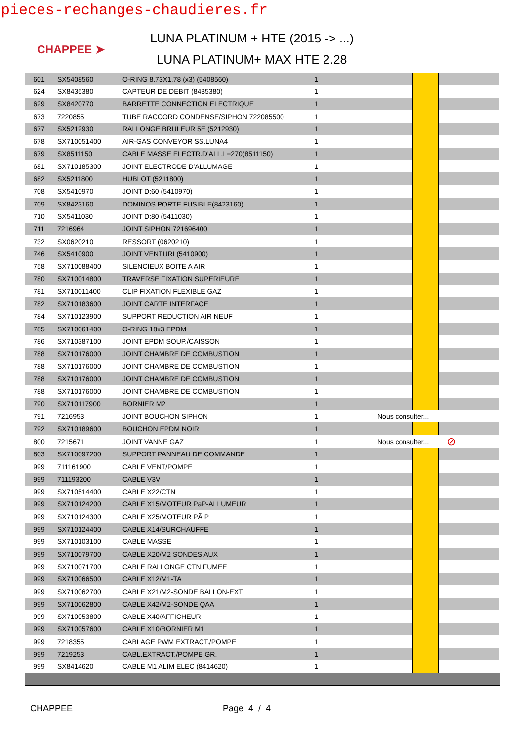pieces-rechanges-chaudieres.fr
CHAPPEE ➤
LUNA PLATINUM + HTE (2015 -> ...)
LUNA PLATINUM+ MAX HTE 2.28
| 601 | SX5408560 | O-RING 8,73X1,78 (x3) (5408560) | 1 | | | |
| 624 | SX8435380 | CAPTEUR DE DEBIT (8435380) | 1 | | | |
| 629 | SX8420770 | BARRETTE CONNECTION ELECTRIQUE | 1 | | | |
| 673 | 7220855 | TUBE RACCORD CONDENSE/SIPHON 722085500 | 1 | | | |
| 677 | SX5212930 | RALLONGE BRULEUR 5E (5212930) | 1 | | | |
| 678 | SX710051400 | AIR-GAS CONVEYOR SS.LUNA4 | 1 | | | |
| 679 | SX8511150 | CABLE MASSE ELECTR.D'ALL.L=270(8511150) | 1 | | | |
| 681 | SX710185300 | JOINT ELECTRODE D'ALLUMAGE | 1 | | | |
| 682 | SX5211800 | HUBLOT (5211800) | 1 | | | |
| 708 | SX5410970 | JOINT D:60 (5410970) | 1 | | | |
| 709 | SX8423160 | DOMINOS PORTE FUSIBLE(8423160) | 1 | | | |
| 710 | SX5411030 | JOINT D:80 (5411030) | 1 | | | |
| 711 | 7216964 | JOINT SIPHON 721696400 | 1 | | | |
| 732 | SX0620210 | RESSORT (0620210) | 1 | | | |
| 746 | SX5410900 | JOINT VENTURI (5410900) | 1 | | | |
| 758 | SX710088400 | SILENCIEUX BOITE A AIR | 1 | | | |
| 780 | SX710014800 | TRAVERSE FIXATION SUPERIEURE | 1 | | | |
| 781 | SX710011400 | CLIP FIXATION FLEXIBLE GAZ | 1 | | | |
| 782 | SX710183600 | JOINT CARTE INTERFACE | 1 | | | |
| 784 | SX710123900 | SUPPORT REDUCTION AIR NEUF | 1 | | | |
| 785 | SX710061400 | O-RING 18x3 EPDM | 1 | | | |
| 786 | SX710387100 | JOINT EPDM SOUP./CAISSON | 1 | | | |
| 788 | SX710176000 | JOINT CHAMBRE DE COMBUSTION | 1 | | | |
| 788 | SX710176000 | JOINT CHAMBRE DE COMBUSTION | 1 | | | |
| 788 | SX710176000 | JOINT CHAMBRE DE COMBUSTION | 1 | | | |
| 788 | SX710176000 | JOINT CHAMBRE DE COMBUSTION | 1 | | | |
| 790 | SX710117900 | BORNIER M2 | 1 | | | |
| 791 | 7216953 | JOINT BOUCHON SIPHON | 1 | Nous consulter... | | |
| 792 | SX710189600 | BOUCHON EPDM NOIR | 1 | | | |
| 800 | 7215671 | JOINT VANNE GAZ | 1 | Nous consulter... | | ⊘ |
| 803 | SX710097200 | SUPPORT PANNEAU DE COMMANDE | 1 | | | |
| 999 | 711161900 | CABLE VENT/POMPE | 1 | | | |
| 999 | 711193200 | CABLE V3V | 1 | | | |
| 999 | SX710514400 | CABLE X22/CTN | 1 | | | |
| 999 | SX710124200 | CABLE X15/MOTEUR PaP-ALLUMEUR | 1 | | | |
| 999 | SX710124300 | CABLE X25/MOTEUR PÃ P | 1 | | | |
| 999 | SX710124400 | CABLE X14/SURCHAUFFE | 1 | | | |
| 999 | SX710103100 | CABLE MASSE | 1 | | | |
| 999 | SX710079700 | CABLE X20/M2 SONDES AUX | 1 | | | |
| 999 | SX710071700 | CABLE RALLONGE CTN FUMEE | 1 | | | |
| 999 | SX710066500 | CABLE X12/M1-TA | 1 | | | |
| 999 | SX710062700 | CABLE X21/M2-SONDE BALLON-EXT | 1 | | | |
| 999 | SX710062800 | CABLE X42/M2-SONDE QAA | 1 | | | |
| 999 | SX710053800 | CABLE X40/AFFICHEUR | 1 | | | |
| 999 | SX710057600 | CABLE X10/BORNIER M1 | 1 | | | |
| 999 | 7218355 | CABLAGE PWM EXTRACT./POMPE | 1 | | | |
| 999 | 7219253 | CABL.EXTRACT./POMPE GR. | 1 | | | |
| 999 | SX8414620 | CABLE M1 ALIM ELEC (8414620) | 1 | | | |
CHAPPEE Page 4 / 4